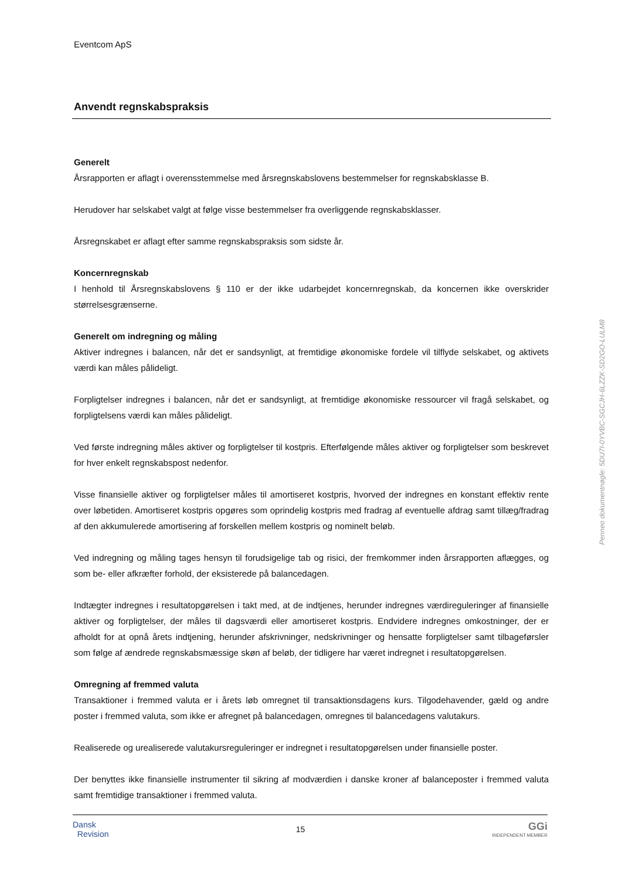Eventcom ApS
Anvendt regnskabspraksis
Generelt
Årsrapporten er aflagt i overensstemmelse med årsregnskabslovens bestemmelser for regnskabsklasse B.
Herudover har selskabet valgt at følge visse bestemmelser fra overliggende regnskabsklasser.
Årsregnskabet er aflagt efter samme regnskabspraksis som sidste år.
Koncernregnskab
I henhold til Årsregnskabslovens § 110 er der ikke udarbejdet koncernregnskab, da koncernen ikke overskrider størrelsesgrænserne.
Generelt om indregning og måling
Aktiver indregnes i balancen, når det er sandsynligt, at fremtidige økonomiske fordele vil tilflyde selskabet, og aktivets værdi kan måles pålideligt.
Forpligtelser indregnes i balancen, når det er sandsynligt, at fremtidige økonomiske ressourcer vil fragå selskabet, og forpligtelsens værdi kan måles pålideligt.
Ved første indregning måles aktiver og forpligtelser til kostpris. Efterfølgende måles aktiver og forpligtelser som beskrevet for hver enkelt regnskabspost nedenfor.
Visse finansielle aktiver og forpligtelser måles til amortiseret kostpris, hvorved der indregnes en konstant effektiv rente over løbetiden. Amortiseret kostpris opgøres som oprindelig kostpris med fradrag af eventuelle afdrag samt tillæg/fradrag af den akkumulerede amortisering af forskellen mellem kostpris og nominelt beløb.
Ved indregning og måling tages hensyn til forudsigelige tab og risici, der fremkommer inden årsrapporten aflægges, og som be- eller afkræfter forhold, der eksisterede på balancedagen.
Indtægter indregnes i resultatopgørelsen i takt med, at de indtjenes, herunder indregnes værdireguleringer af finansielle aktiver og forpligtelser, der måles til dagsværdi eller amortiseret kostpris. Endvidere indregnes omkostninger, der er afholdt for at opnå årets indtjening, herunder afskrivninger, nedskrivninger og hensatte forpligtelser samt tilbageførsler som følge af ændrede regnskabsmæssige skøn af beløb, der tidligere har været indregnet i resultatopgørelsen.
Omregning af fremmed valuta
Transaktioner i fremmed valuta er i årets løb omregnet til transaktionsdagens kurs. Tilgodehavender, gæld og andre poster i fremmed valuta, som ikke er afregnet på balancedagen, omregnes til balancedagens valutakurs.
Realiserede og urealiserede valutakursreguleringer er indregnet i resultatopgørelsen under finansielle poster.
Der benyttes ikke finansielle instrumenter til sikring af modværdien i danske kroner af balanceposter i fremmed valuta samt fremtidige transaktioner i fremmed valuta.
Dansk
Revision
15
GGi
INDEPENDENT MEMBER
Penneo dokumentnøgle: 5DU7I-0YVBC-SGCJH-6LZZK-SD2GO-LULM8